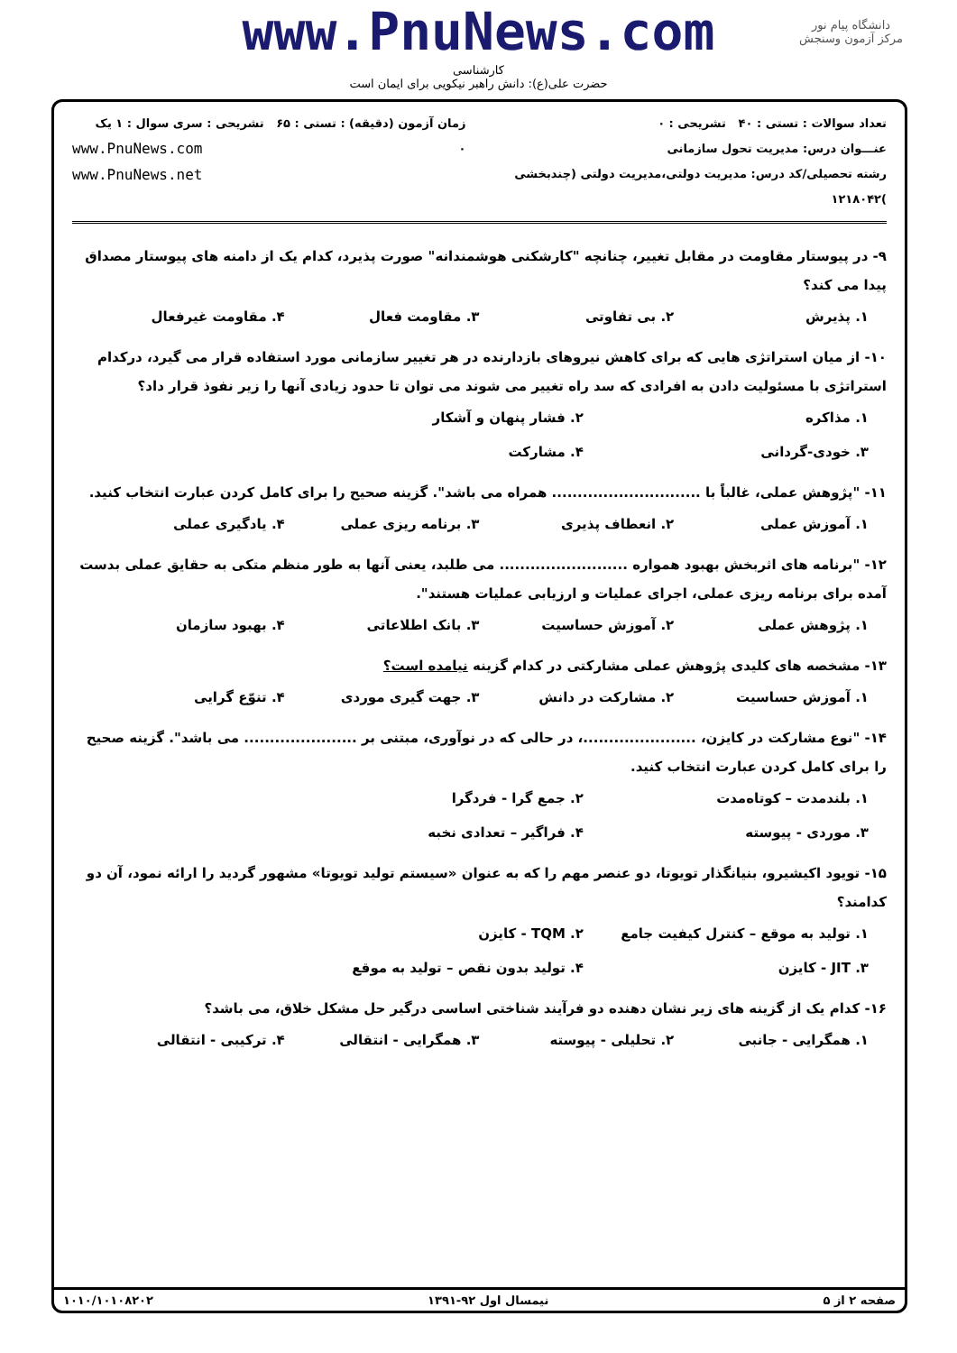دانشگاه پیام نور
مرکز آزمون وسنجش
www.PnuNews.com
کارشناسی
حضرت علی(ع): دانش راهبر نیکویی برای ایمان است
تعداد سوالات : تستی : ۴۰ تشریحی : ۰
عنـــوان درس: مدیریت تحول سازمانی
رشته تحصیلی/کد درس: مدیریت دولتی،مدیریت دولتی (چندبخشی )۱۲۱۸۰۴۲
زمان آزمون (دقیقه) : تستی : ۶۵ تشریحی : ۰
سری سوال : ۱ یک
www.PnuNews.com
www.PnuNews.net
۹- در پیوستار مقاومت در مقابل تغییر، چنانچه "کارشکنی هوشمندانه" صورت پذیرد، کدام یک از دامنه های پیوستار مصداق پیدا می کند؟
۱. پذیرش ۲. بی تفاوتی ۳. مقاومت فعال ۴. مقاومت غیرفعال
۱۰- از میان استراتژی هایی که برای کاهش نیروهای بازدارنده در هر تغییر سازمانی مورد استفاده قرار می گیرد، درکدام استراتژی با مسئولیت دادن به افرادی که سد راه تغییر می شوند می توان تا حدود زیادی آنها را زیر نفوذ قرار داد؟
۱. مذاکره ۲. فشار پنهان و آشکار ۳. خودی-گردانی ۴. مشارکت
۱۱- "پژوهش عملی، غالباً با ............................. همراه می باشد". گزینه صحیح را برای کامل کردن عبارت انتخاب کنید.
۱. آموزش عملی ۲. انعطاف پذیری ۳. برنامه ریزی عملی ۴. یادگیری عملی
۱۲- "برنامه های اثربخش بهبود همواره ......................... می طلبد، یعنی آنها به طور منظم متکی به حقایق عملی بدست آمده برای برنامه ریزی عملی، اجرای عملیات و ارزیابی عملیات هستند".
۱. پژوهش عملی ۲. آموزش حساسیت ۳. بانک اطلاعاتی ۴. بهبود سازمان
۱۳- مشخصه های کلیدی پژوهش عملی مشارکتی در کدام گزینه نیامده است؟
۱. آموزش حساسیت ۲. مشارکت در دانش ۳. جهت گیری موردی ۴. تنوّع گرایی
۱۴- "نوع مشارکت در کایزن، ......................، در حالی که در نوآوری، مبتنی بر ...................... می باشد". گزینه صحیح را برای کامل کردن عبارت انتخاب کنید.
۱. بلندمدت – کوتاه‌مدت ۲. جمع گرا - فردگرا ۳. موردی - پیوسته ۴. فراگیر – تعدادی نخبه
۱۵- تویود اکیشیرو، بنیانگذار تویوتا، دو عنصر مهم را که به عنوان «سیستم تولید تویوتا» مشهور گردید را ارائه نمود، آن دو کدامند؟
۱. تولید به موقع – کنترل کیفیت جامع ۲. TQM - کایزن ۳. JIT - کایزن ۴. تولید بدون نقص – تولید به موقع
۱۶- کدام یک از گزینه های زیر نشان دهنده دو فرآیند شناختی اساسی درگیر حل مشکل خلاق، می باشد؟
۱. همگرایی - جانبی ۲. تحلیلی - پیوسته ۳. همگرایی - انتقالی ۴. ترکیبی - انتقالی
صفحه ۲ از ۵ نیمسال اول ۹۲-۱۳۹۱ ۱۰۱۰/۱۰۱۰۸۲۰۲